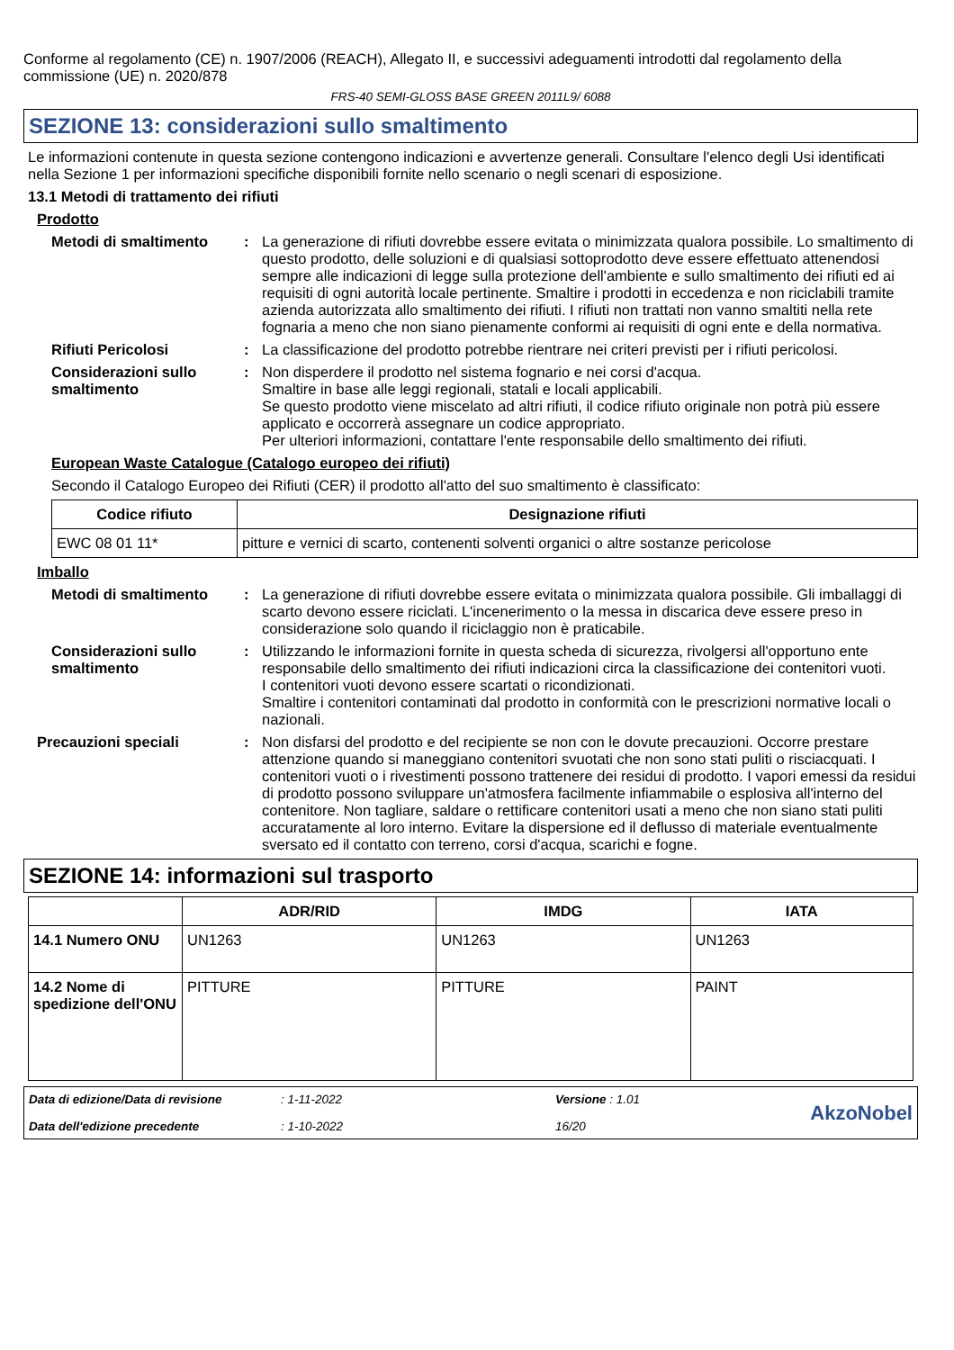Conforme al regolamento (CE) n. 1907/2006 (REACH), Allegato II, e successivi adeguamenti introdotti dal regolamento della commissione (UE) n. 2020/878
FRS-40 SEMI-GLOSS BASE GREEN 2011L9/ 6088
SEZIONE 13: considerazioni sullo smaltimento
Le informazioni contenute in questa sezione contengono indicazioni e avvertenze generali. Consultare l'elenco degli Usi identificati nella Sezione 1 per informazioni specifiche disponibili fornite nello scenario o negli scenari di esposizione.
13.1 Metodi di trattamento dei rifiuti
Prodotto
Metodi di smaltimento : La generazione di rifiuti dovrebbe essere evitata o minimizzata qualora possibile. Lo smaltimento di questo prodotto, delle soluzioni e di qualsiasi sottoprodotto deve essere effettuato attenendosi sempre alle indicazioni di legge sulla protezione dell'ambiente e sullo smaltimento dei rifiuti ed ai requisiti di ogni autorità locale pertinente. Smaltire i prodotti in eccedenza e non riciclabili tramite azienda autorizzata allo smaltimento dei rifiuti. I rifiuti non trattati non vanno smaltiti nella rete fognaria a meno che non siano pienamente conformi ai requisiti di ogni ente e della normativa.
Rifiuti Pericolosi : La classificazione del prodotto potrebbe rientrare nei criteri previsti per i rifiuti pericolosi.
Considerazioni sullo smaltimento
: Non disperdere il prodotto nel sistema fognario e nei corsi d'acqua.
Smaltire in base alle leggi regionali, statali e locali applicabili.
Se questo prodotto viene miscelato ad altri rifiuti, il codice rifiuto originale non potrà più essere applicato e occorrerà assegnare un codice appropriato.
Per ulteriori informazioni, contattare l'ente responsabile dello smaltimento dei rifiuti.
European Waste Catalogue (Catalogo europeo dei rifiuti)
Secondo il Catalogo Europeo dei Rifiuti (CER) il prodotto all'atto del suo smaltimento è classificato:
| Codice rifiuto | Designazione rifiuti |
| --- | --- |
| EWC 08 01 11* | pitture e vernici di scarto, contenenti solventi organici o altre sostanze pericolose |
Imballo
Metodi di smaltimento : La generazione di rifiuti dovrebbe essere evitata o minimizzata qualora possibile. Gli imballaggi di scarto devono essere riciclati. L'incenerimento o la messa in discarica deve essere preso in considerazione solo quando il riciclaggio non è praticabile.
Considerazioni sullo smaltimento
: Utilizzando le informazioni fornite in questa scheda di sicurezza, rivolgersi all'opportuno ente responsabile dello smaltimento dei rifiuti indicazioni circa la classificazione dei contenitori vuoti.
I contenitori vuoti devono essere scartati o ricondizionati.
Smaltire i contenitori contaminati dal prodotto in conformità con le prescrizioni normative locali o nazionali.
Precauzioni speciali : Non disfarsi del prodotto e del recipiente se non con le dovute precauzioni. Occorre prestare attenzione quando si maneggiano contenitori svuotati che non sono stati puliti o risciacquati. I contenitori vuoti o i rivestimenti possono trattenere dei residui di prodotto. I vapori emessi da residui di prodotto possono sviluppare un'atmosfera facilmente infiammabile o esplosiva all'interno del contenitore. Non tagliare, saldare o rettificare contenitori usati a meno che non siano stati puliti accuratamente al loro interno. Evitare la dispersione ed il deflusso di materiale eventualmente sversato ed il contatto con terreno, corsi d'acqua, scarichi e fogne.
SEZIONE 14: informazioni sul trasporto
| | ADR/RID | IMDG | IATA |
| --- | --- | --- | --- |
| 14.1 Numero ONU | UN1263 | UN1263 | UN1263 |
| 14.2 Nome di spedizione dell'ONU | PITTURE | PITTURE | PAINT |
Data di edizione/Data di revisione
Data dell'edizione precedente
: 1-11-2022
: 1-10-2022
Versione : 1.01
16/20
AkzoNobel